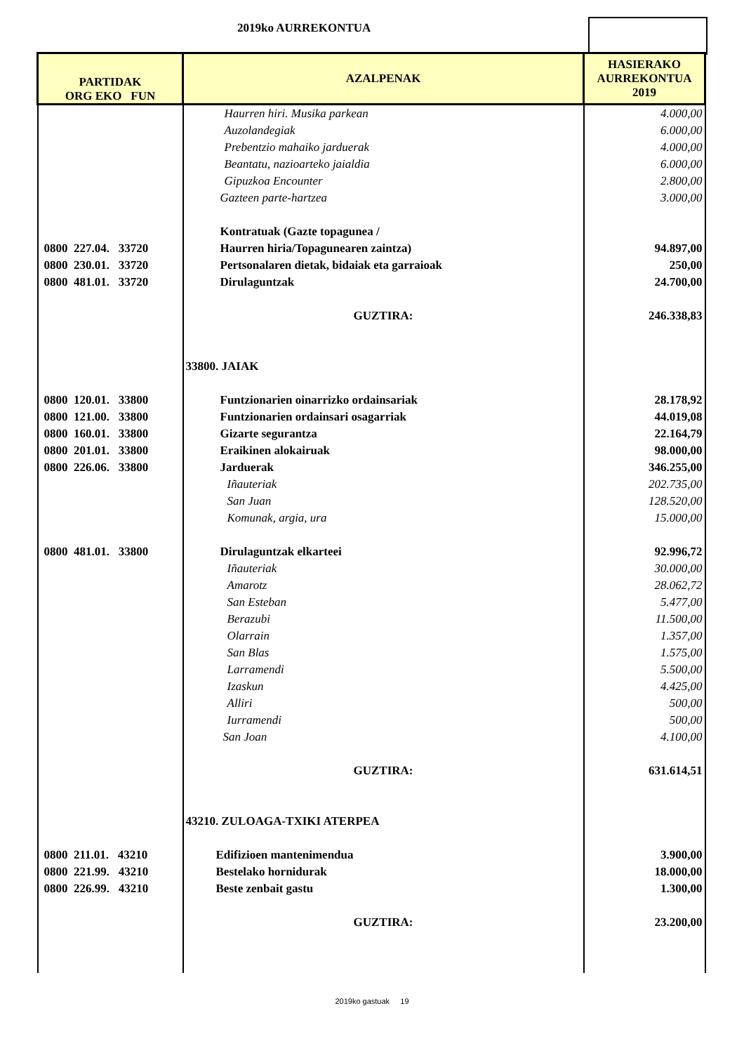2019ko AURREKONTUA
| PARTIDAK ORG EKO FUN | AZALPENAK | HASIERAKO AURREKONTUA 2019 |
| --- | --- | --- |
| | Haurren hiri. Musika parkean | 4.000,00 |
| | Auzolandegiak | 6.000,00 |
| | Prebentzio mahaiko jarduerak | 4.000,00 |
| | Beantatu, nazioarteko jaialdia | 6.000,00 |
| | Gipuzkoa Encounter | 2.800,00 |
| | Gazteen parte-hartzea | 3.000,00 |
| | Kontratuak (Gazte topagunea / | |
| 0800 227.04. 33720 | Haurren hiria/Topagunearen zaintza) | 94.897,00 |
| 0800 230.01. 33720 | Pertsonalaren dietak, bidaiak eta garraioak | 250,00 |
| 0800 481.01. 33720 | Dirulaguntzak | 24.700,00 |
| | GUZTIRA: | 246.338,83 |
| | 33800. JAIAK | |
| 0800 120.01. 33800 | Funtzionarien oinarrizko ordainsariak | 28.178,92 |
| 0800 121.00. 33800 | Funtzionarien ordainsari osagarriak | 44.019,08 |
| 0800 160.01. 33800 | Gizarte segurantza | 22.164,79 |
| 0800 201.01. 33800 | Eraikinen alokairuak | 98.000,00 |
| 0800 226.06. 33800 | Jarduerak | 346.255,00 |
| | Iñauteriak | 202.735,00 |
| | San Juan | 128.520,00 |
| | Komunak, argia, ura | 15.000,00 |
| 0800 481.01. 33800 | Dirulaguntzak elkarteei | 92.996,72 |
| | Iñauteriak | 30.000,00 |
| | Amarotz | 28.062,72 |
| | San Esteban | 5.477,00 |
| | Berazubi | 11.500,00 |
| | Olarrain | 1.357,00 |
| | San Blas | 1.575,00 |
| | Larramendi | 5.500,00 |
| | Izaskun | 4.425,00 |
| | Alliri | 500,00 |
| | Iurramendi | 500,00 |
| | San Joan | 4.100,00 |
| | GUZTIRA: | 631.614,51 |
| | 43210. ZULOAGA-TXIKI ATERPEA | |
| 0800 211.01. 43210 | Edifizioen mantenimendua | 3.900,00 |
| 0800 221.99. 43210 | Bestelako hornidurak | 18.000,00 |
| 0800 226.99. 43210 | Beste zenbait gastu | 1.300,00 |
| | GUZTIRA: | 23.200,00 |
2019ko gastuak 19